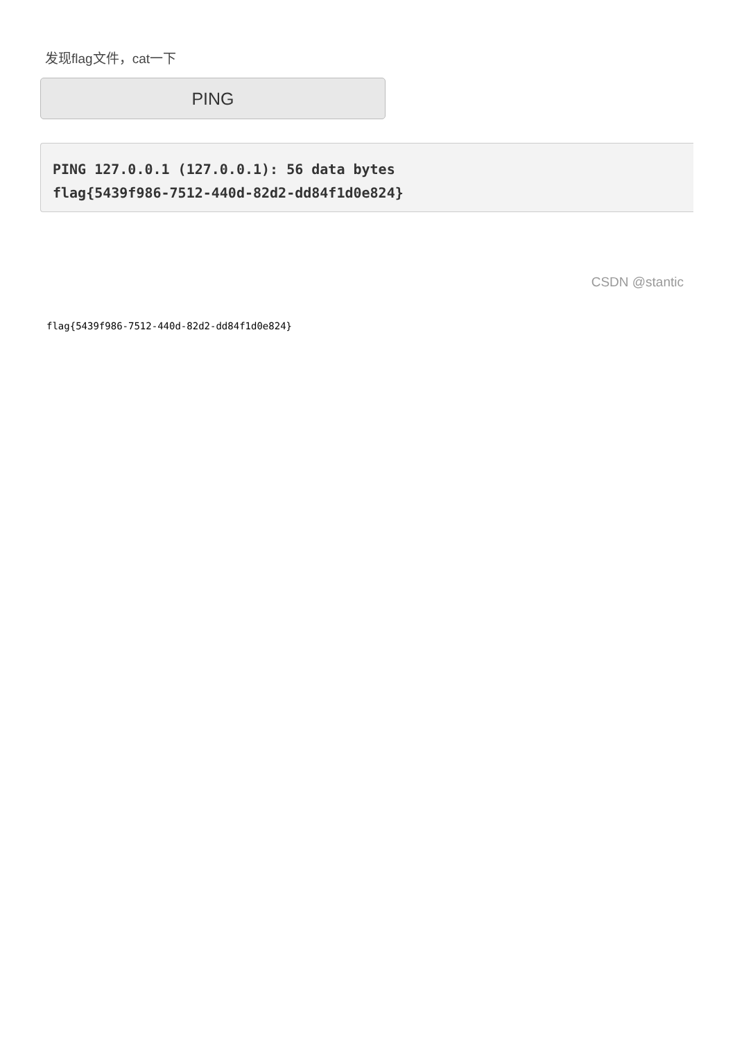发现flag文件，cat一下
PING
PING 127.0.0.1 (127.0.0.1): 56 data bytes
flag{5439f986-7512-440d-82d2-dd84f1d0e824}
CSDN @stantic
flag{5439f986-7512-440d-82d2-dd84f1d0e824}